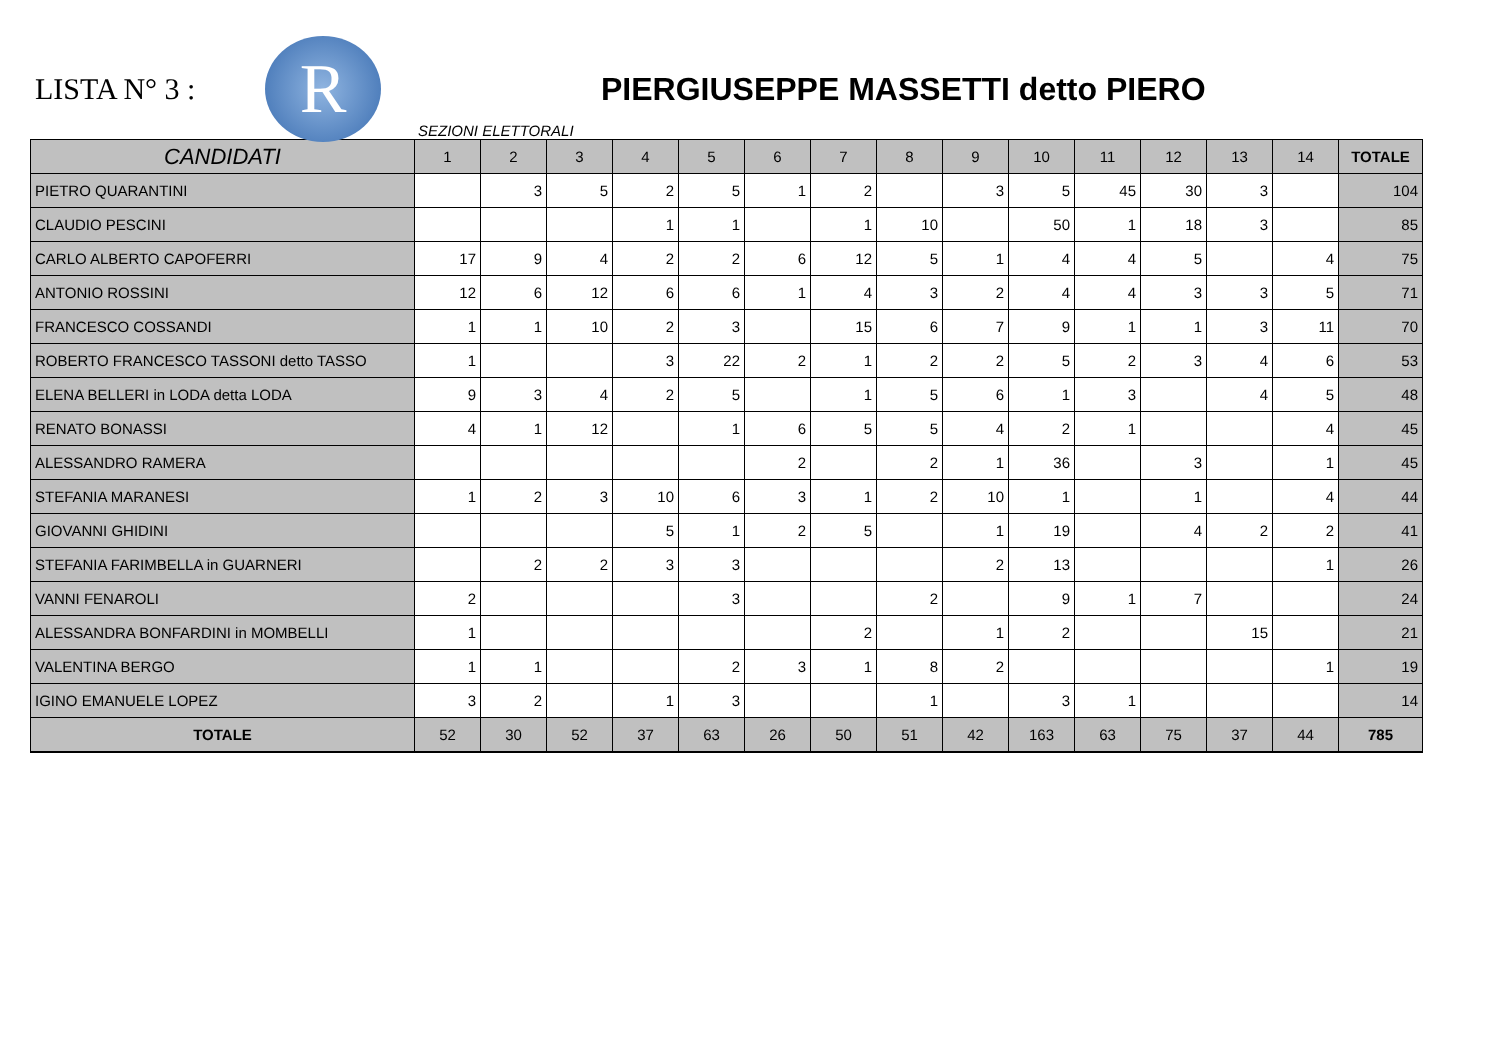LISTA N° 3 :
R
PIERGIUSEPPE MASSETTI detto PIERO
SEZIONI ELETTORALI
| CANDIDATI | 1 | 2 | 3 | 4 | 5 | 6 | 7 | 8 | 9 | 10 | 11 | 12 | 13 | 14 | TOTALE |
| --- | --- | --- | --- | --- | --- | --- | --- | --- | --- | --- | --- | --- | --- | --- | --- |
| PIETRO QUARANTINI | | 3 | 5 | 2 | 5 | 1 | 2 | | 3 | 5 | 45 | 30 | 3 | | 104 |
| CLAUDIO PESCINI | | | | 1 | 1 | | 1 | 10 | | 50 | 1 | 18 | 3 | | 85 |
| CARLO ALBERTO CAPOFERRI | 17 | 9 | 4 | 2 | 2 | 6 | 12 | 5 | 1 | 4 | 4 | 5 | | 4 | 75 |
| ANTONIO ROSSINI | 12 | 6 | 12 | 6 | 6 | 1 | 4 | 3 | 2 | 4 | 4 | 3 | 3 | 5 | 71 |
| FRANCESCO COSSANDI | 1 | 1 | 10 | 2 | 3 | | 15 | 6 | 7 | 9 | 1 | 1 | 3 | 11 | 70 |
| ROBERTO FRANCESCO TASSONI detto TASSO | 1 | | | 3 | 22 | 2 | 1 | 2 | 2 | 5 | 2 | 3 | 4 | 6 | 53 |
| ELENA BELLERI in LODA detta LODA | 9 | 3 | 4 | 2 | 5 | | 1 | 5 | 6 | 1 | 3 | | 4 | 5 | 48 |
| RENATO BONASSI | 4 | 1 | 12 | | 1 | 6 | 5 | 5 | 4 | 2 | 1 | | | 4 | 45 |
| ALESSANDRO RAMERA | | | | | | 2 | | 2 | 1 | 36 | | 3 | | 1 | 45 |
| STEFANIA MARANESI | 1 | 2 | 3 | 10 | 6 | 3 | 1 | 2 | 10 | 1 | | 1 | | 4 | 44 |
| GIOVANNI GHIDINI | | | | 5 | 1 | 2 | 5 | | 1 | 19 | | 4 | 2 | 2 | 41 |
| STEFANIA FARIMBELLA in GUARNERI | | 2 | 2 | 3 | 3 | | | | 2 | 13 | | | | 1 | 26 |
| VANNI FENAROLI | 2 | | | | 3 | | | 2 | | 9 | 1 | 7 | | | 24 |
| ALESSANDRA BONFARDINI in MOMBELLI | 1 | | | | | | 2 | | 1 | 2 | | | 15 | | 21 |
| VALENTINA BERGO | 1 | 1 | | | 2 | 3 | 1 | 8 | 2 | | | | | 1 | 19 |
| IGINO EMANUELE LOPEZ | 3 | 2 | | 1 | 3 | | | 1 | | 3 | 1 | | | | 14 |
| TOTALE | 52 | 30 | 52 | 37 | 63 | 26 | 50 | 51 | 42 | 163 | 63 | 75 | 37 | 44 | 785 |